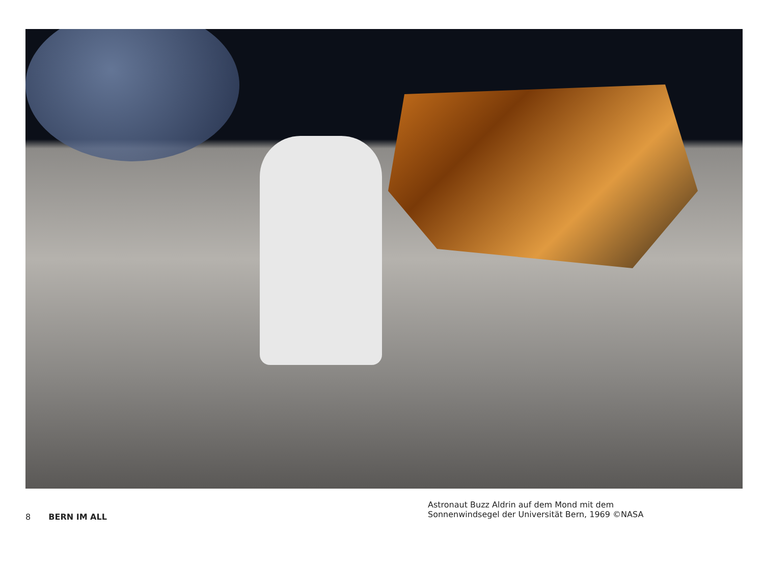8 BERN IM ALL
Astronaut Buzz Aldrin auf dem Mond mit dem
Sonnenwindsegel der Universität Bern, 1969 ©NASA